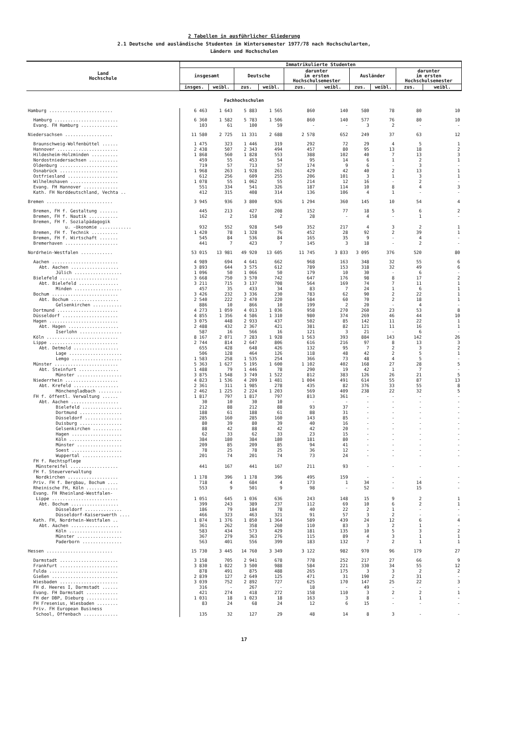2 Tabellen in ausführlicher Gliederung
2.1 Deutsche und ausländische Studenten im Wintersemester 1977/78 nach Hochschularten,
Ländern und Hochschulen
| Land Hochschule | Immatrikulierte Studenten | | | | | | | | | |
| --- | --- | --- | --- | --- | --- | --- | --- | --- | --- | --- |
| | insgesamt | | Deutsche | | darunter im ersten Hochschulsemester | | Ausländer | | darunter im ersten Hochschulsemester | |
| | insges. | weibl. | zus. | weibl. | zus. | weibl. | zus. | weibl. | zus. | weibl. |
| Fachhochschulen | | | | | | | | | | |
| Hamburg ........................ | 6 463 | 1 643 | 5 883 | 1 565 | 860 | 140 | 580 | 78 | 80 | 10 |
| Hamburg ........................ | 6 360 | 1 582 | 5 783 | 1 506 | 860 | 140 | 577 | 76 | 80 | 10 |
| Evang. FH Hamburg .............. | 103 | 61 | 100 | 59 | - | - | 3 | 2 | - | - |
| Niedersachsen .................. | 11 580 | 2 725 | 11 331 | 2 688 | 2 578 | 652 | 249 | 37 | 63 | 12 |
| Braunschweig-Wolfenbüttel ...... | 1 475 | 323 | 1 446 | 319 | 292 | 72 | 29 | 4 | 5 | 1 |
| Hannover ....................... | 2 438 | 507 | 2 343 | 494 | 457 | 80 | 95 | 13 | 18 | 2 |
| Hildesheim-Holzminden .......... | 1 868 | 560 | 1 828 | 553 | 388 | 102 | 40 | 7 | 13 | 3 |
| Nordostniedersachsen ........... | 459 | 55 | 453 | 54 | 95 | 14 | 6 | 1 | 2 | 1 |
| Oldenburg ...................... | 719 | 57 | 713 | 57 | 174 | 9 | 6 | - | 3 | - |
| Osnabrück ...................... | 1 968 | 263 | 1 928 | 261 | 429 | 42 | 40 | 2 | 13 | 1 |
| Ostfriesland ................... | 612 | 256 | 609 | 255 | 206 | 101 | 3 | 1 | 3 | 1 |
| Wilhelmshaven .................. | 1 078 | 55 | 1 062 | 55 | 214 | 12 | 16 | - | 2 | - |
| Evang. FH Hannover ............. | 551 | 334 | 541 | 326 | 187 | 114 | 10 | 8 | 4 | 3 |
| Kath. FH Norddeutschland, Vechta .. | 412 | 315 | 408 | 314 | 136 | 106 | 4 | 1 | - | - |
| Bremen ......................... | 3 945 | 936 | 3 800 | 926 | 1 294 | 360 | 145 | 10 | 54 | 4 |
| Bremen, FH f. Gestaltung ....... | 445 | 213 | 427 | 208 | 152 | 77 | 18 | 5 | 6 | 2 |
| Bremen, FH f. Nautik ........... | 162 | 2 | 158 | 2 | 28 | - | 4 | - | 1 | - |
| Bremen, FH f. Sozialpädagogik u. -ökonomie ............ | 932 | 552 | 928 | 549 | 352 | 217 | 4 | 3 | 2 | 1 |
| Bremen, FH f. Technik .......... | 1 420 | 78 | 1 328 | 76 | 452 | 28 | 92 | 2 | 39 | 1 |
| Bremen, FH f. Wirtschaft ....... | 545 | 84 | 536 | 84 | 165 | 35 | 9 | - | 4 | - |
| Bremerhaven .................... | 441 | 7 | 423 | 7 | 145 | 3 | 18 | - | 2 | - |
| Nordrhein-Westfalen ............ | 53 015 | 13 981 | 49 920 | 13 605 | 11 745 | 3 833 | 3 095 | 376 | 520 | 80 |
| Aachen ......................... | 4 989 | 694 | 4 641 | 662 | 968 | 163 | 348 | 32 | 55 | 6 |
| Abt. Aachen .................. | 3 893 | 644 | 3 575 | 612 | 789 | 153 | 318 | 32 | 49 | 6 |
| Jülich .................. | 1 096 | 50 | 1 066 | 50 | 179 | 10 | 30 | - | 6 | - |
| Bielefeld ...................... | 3 668 | 750 | 3 570 | 742 | 647 | 176 | 98 | 8 | 17 | 2 |
| Abt. Bielefeld ............... | 3 211 | 715 | 3 137 | 708 | 564 | 169 | 74 | 7 | 11 | 1 |
| Minden .................. | 457 | 35 | 433 | 34 | 83 | 7 | 24 | 1 | 6 | 1 |
| Bochum ......................... | 3 426 | 232 | 3 336 | 230 | 783 | 62 | 90 | 2 | 22 | 1 |
| Abt. Bochum .................. | 2 540 | 222 | 2 470 | 220 | 584 | 60 | 70 | 2 | 18 | 1 |
| Gelsenkirchen ........... | 886 | 10 | 866 | 10 | 199 | 2 | 20 | - | 4 | - |
| Dortmund ....................... | 4 273 | 1 059 | 4 013 | 1 036 | 958 | 270 | 260 | 23 | 53 | 8 |
| Düsseldorf ..................... | 4 855 | 1 356 | 4 586 | 1 310 | 980 | 374 | 269 | 46 | 44 | 10 |
| Hagen .......................... | 3 075 | 448 | 2 933 | 437 | 502 | 85 | 142 | 11 | 22 | 1 |
| Abt. Hagen ................... | 2 488 | 432 | 2 367 | 421 | 381 | 82 | 121 | 11 | 16 | 1 |
| Iserlohn ................ | 587 | 16 | 566 | 16 | 121 | 3 | 21 | - | 6 | - |
| Köln ........................... | 8 167 | 2 071 | 7 283 | 1 928 | 1 563 | 393 | 884 | 143 | 142 | 26 |
| Lippe .......................... | 2 744 | 814 | 2 647 | 806 | 616 | 216 | 97 | 8 | 13 | 3 |
| Abt. Detmold ................. | 655 | 428 | 648 | 426 | 132 | 95 | 7 | 2 | 3 | 2 |
| Lage .................... | 506 | 128 | 464 | 126 | 118 | 48 | 42 | 2 | 5 | 1 |
| Lemgo ................... | 1 583 | 258 | 1 535 | 254 | 366 | 73 | 48 | 4 | 5 | - |
| Münster ........................ | 5 363 | 1 627 | 5 195 | 1 600 | 1 102 | 402 | 168 | 27 | 28 | 5 |
| Abt. Steinfurt ............... | 1 488 | 79 | 1 446 | 78 | 290 | 19 | 42 | 1 | 7 | - |
| Münster ................. | 3 875 | 1 548 | 3 749 | 1 522 | 812 | 383 | 126 | 26 | 21 | 5 |
| Niederrhein .................... | 4 823 | 1 536 | 4 209 | 1 481 | 1 004 | 491 | 614 | 55 | 87 | 13 |
| Abt. Krefeld ................. | 2 361 | 311 | 1 985 | 278 | 435 | 82 | 376 | 33 | 55 | 8 |
| Mönchengladbach ......... | 2 462 | 1 225 | 2 224 | 1 203 | 569 | 409 | 238 | 22 | 32 | 5 |
| FH f. öffentl. Verwaltung ...... | 1 817 | 797 | 1 817 | 797 | 813 | 361 | - | - | - | - |
| Abt. Aachen .................. | 30 | 10 | 30 | 10 | - | - | - | - | - | - |
| Bielefeld ............... | 212 | 88 | 212 | 88 | 93 | 37 | - | - | - | - |
| Dortmund ................ | 188 | 61 | 188 | 61 | 88 | 31 | - | - | - | - |
| Düsseldorf .............. | 285 | 160 | 285 | 160 | 143 | 85 | - | - | - | - |
| Duisburg ................ | 80 | 39 | 80 | 39 | 40 | 16 | - | - | - | - |
| Gelsenkirchen ........... | 88 | 42 | 88 | 42 | 42 | 20 | - | - | - | - |
| Hagen ................... | 62 | 33 | 62 | 33 | 23 | 15 | - | - | - | - |
| Köln .................... | 384 | 180 | 384 | 180 | 181 | 80 | - | - | - | - |
| Münster ................. | 209 | 85 | 209 | 85 | 94 | 41 | - | - | - | - |
| Soest ................... | 78 | 25 | 78 | 25 | 36 | 12 | - | - | - | - |
| Wuppertal ............... | 201 | 74 | 201 | 74 | 73 | 24 | - | - | - | - |
| FH f. Rechtspflege Münstereifel .................. | 441 | 167 | 441 | 167 | 211 | 93 | - | - | - | - |
| FH f. Steuerverwaltung Nordkirchen ................... | 1 178 | 396 | 1 178 | 396 | 495 | 159 | - | - | - | - |
| Priv. FH f. Bergbau, Bochum .... | 718 | 4 | 684 | 4 | 173 | 1 | 34 | - | 14 | - |
| Rheinische FH, Köln ............ | 553 | 9 | 501 | 9 | 98 | - | 52 | - | 15 | - |
| Evang. FH Rheinland-Westfalen- Lippe ......................... | 1 051 | 645 | 1 036 | 636 | 243 | 148 | 15 | 9 | 2 | 1 |
| Abt. Bochum .................. | 399 | 243 | 389 | 237 | 112 | 69 | 10 | 6 | 2 | 1 |
| Düsseldorf .............. | 186 | 79 | 184 | 78 | 40 | 22 | 2 | 1 | - | - |
| Düsseldorf-Kaiserswerth .... | 466 | 323 | 463 | 321 | 91 | 57 | 3 | 2 | - | - |
| Kath. FH, Nordrhein-Westfalen .. | 1 874 | 1 376 | 1 850 | 1 364 | 589 | 439 | 24 | 12 | 6 | 4 |
| Abt. Aachen .................. | 361 | 262 | 358 | 260 | 110 | 83 | 3 | 2 | 1 | - |
| Köln .................... | 583 | 434 | 573 | 429 | 181 | 135 | 10 | 5 | 3 | 2 |
| Münster ................. | 367 | 279 | 363 | 276 | 115 | 89 | 4 | 3 | 1 | 1 |
| Paderborn ............... | 563 | 401 | 556 | 399 | 183 | 132 | 7 | 2 | 1 | 1 |
| Hessen ......................... | 15 730 | 3 445 | 14 760 | 3 349 | 3 122 | 982 | 970 | 96 | 179 | 27 |
| Darmstadt ...................... | 3 158 | 705 | 2 941 | 678 | 778 | 252 | 217 | 27 | 66 | 9 |
| Frankfurt ...................... | 3 830 | 1 022 | 3 500 | 988 | 584 | 221 | 330 | 34 | 55 | 12 |
| Fulda .......................... | 878 | 491 | 875 | 488 | 265 | 175 | 3 | 3 | 2 | 2 |
| Gießen ......................... | 2 839 | 127 | 2 649 | 125 | 471 | 31 | 190 | 2 | 31 | - |
| Wiesbaden ...................... | 3 039 | 752 | 2 892 | 727 | 625 | 170 | 147 | 25 | 22 | 3 |
| FH d. Heeres I, Darmstadt ...... | 316 | - | 267 | - | 18 | - | 49 | - | - | - |
| Evang. FH Darmstadt ............ | 421 | 274 | 418 | 272 | 158 | 110 | 3 | 2 | 2 | 1 |
| FH der DBP, Dieburg ............ | 1 031 | 18 | 1 023 | 18 | 163 | 3 | 8 | - | 1 | - |
| FH Fresenius, Wiesbaden ........ | 83 | 24 | 68 | 24 | 12 | 6 | 15 | - | - | - |
| Priv. FH European Business School, Offenbach ............. | 135 | 32 | 127 | 29 | 48 | 14 | 8 | 3 | - | - |
17